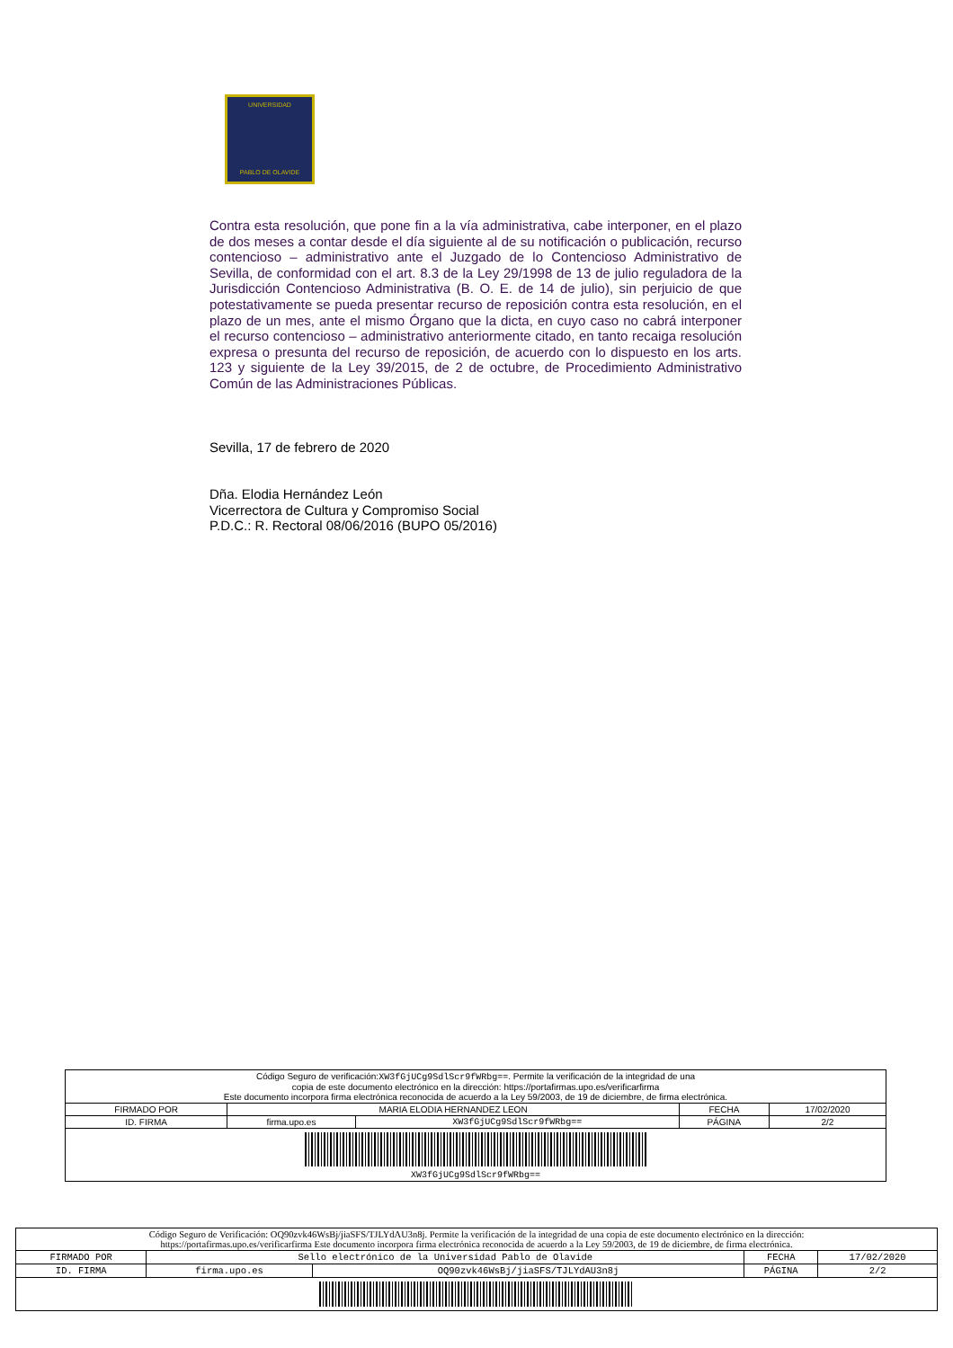UNIVERSIDAD
PABLO DE OLAVIDE
Contra esta resolución, que pone fin a la vía administrativa, cabe interponer, en el plazo de dos meses a contar desde el día siguiente al de su notificación o publicación, recurso contencioso – administrativo ante el Juzgado de lo Contencioso Administrativo de Sevilla, de conformidad con el art. 8.3 de la Ley 29/1998 de 13 de julio reguladora de la Jurisdicción Contencioso Administrativa (B. O. E. de 14 de julio), sin perjuicio de que potestativamente se pueda presentar recurso de reposición contra esta resolución, en el plazo de un mes, ante el mismo Órgano que la dicta, en cuyo caso no cabrá interponer el recurso contencioso – administrativo anteriormente citado, en tanto recaiga resolución expresa o presunta del recurso de reposición, de acuerdo con lo dispuesto en los arts. 123 y siguiente de la Ley 39/2015, de 2 de octubre, de Procedimiento Administrativo Común de las Administraciones Públicas.
Sevilla, 17 de febrero de 2020
Dña. Elodia Hernández León
Vicerrectora de Cultura y Compromiso Social
P.D.C.: R. Rectoral 08/06/2016 (BUPO 05/2016)
| Código Seguro de verificación: XW3fGjUCg9SdlScr9fWRbg== . Permite la verificación de la integridad de una copia de este documento electrónico en la dirección: https://portafirmas.upo.es/verificarfirma Este documento incorpora firma electrónica reconocida de acuerdo a la Ley 59/2003, de 19 de diciembre, de firma electrónica. | | | | |
| FIRMADO POR | MARIA ELODIA HERNANDEZ LEON | | FECHA | 17/02/2020 |
| ID. FIRMA | firma.upo.es | XW3fGjUCg9SdlScr9fWRbg== | PÁGINA | 2/2 |
| XW3fGjUCg9SdlScr9fWRbg== | | | | |
| Código Seguro de Verificación: OQ90zvk46WsBj/jiaSFS/TJLYdAU3n8j. Permite la verificación de la integridad de una copia de este documento electrónico en la dirección: https://portafirmas.upo.es/verificarfirma Este documento incorpora firma electrónica reconocida de acuerdo a la Ley 59/2003, de 19 de diciembre, de firma electrónica. | | | | |
| FIRMADO POR | Sello electrónico de la Universidad Pablo de Olavide | | FECHA | 17/02/2020 |
| ID. FIRMA | firma.upo.es | OQ90zvk46WsBj/jiaSFS/TJLYdAU3n8j | PÁGINA | 2/2 |